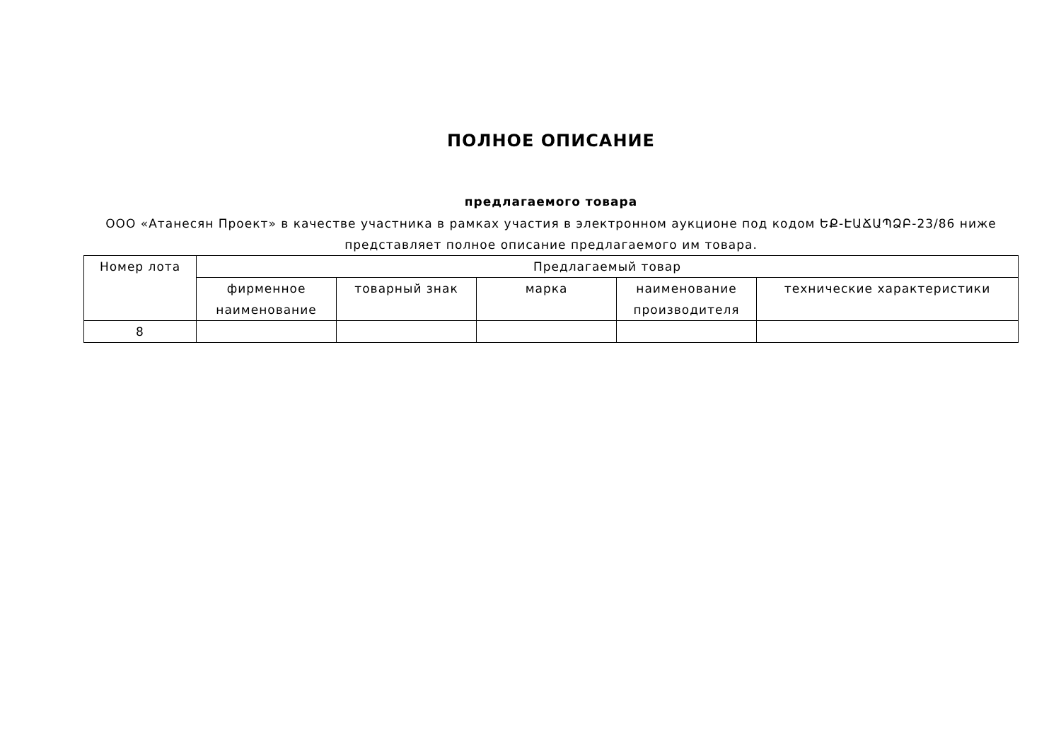ПОЛНОЕ ОПИСАНИЕ
предлагаемого товара
ООО «Атанесян Проект» в качестве участника в рамках участия в электронном аукционе под кодом ԵՔ-ԷԱՃԱՊՁԲ-23/86 ниже представляет полное описание предлагаемого им товара.
| Номер лота | Предлагаемый товар | | | | |
| --- | --- | --- | --- | --- | --- |
| | фирменное наименование | товарный знак | марка | наименование производителя | технические характеристики |
| 8 | | | | | |